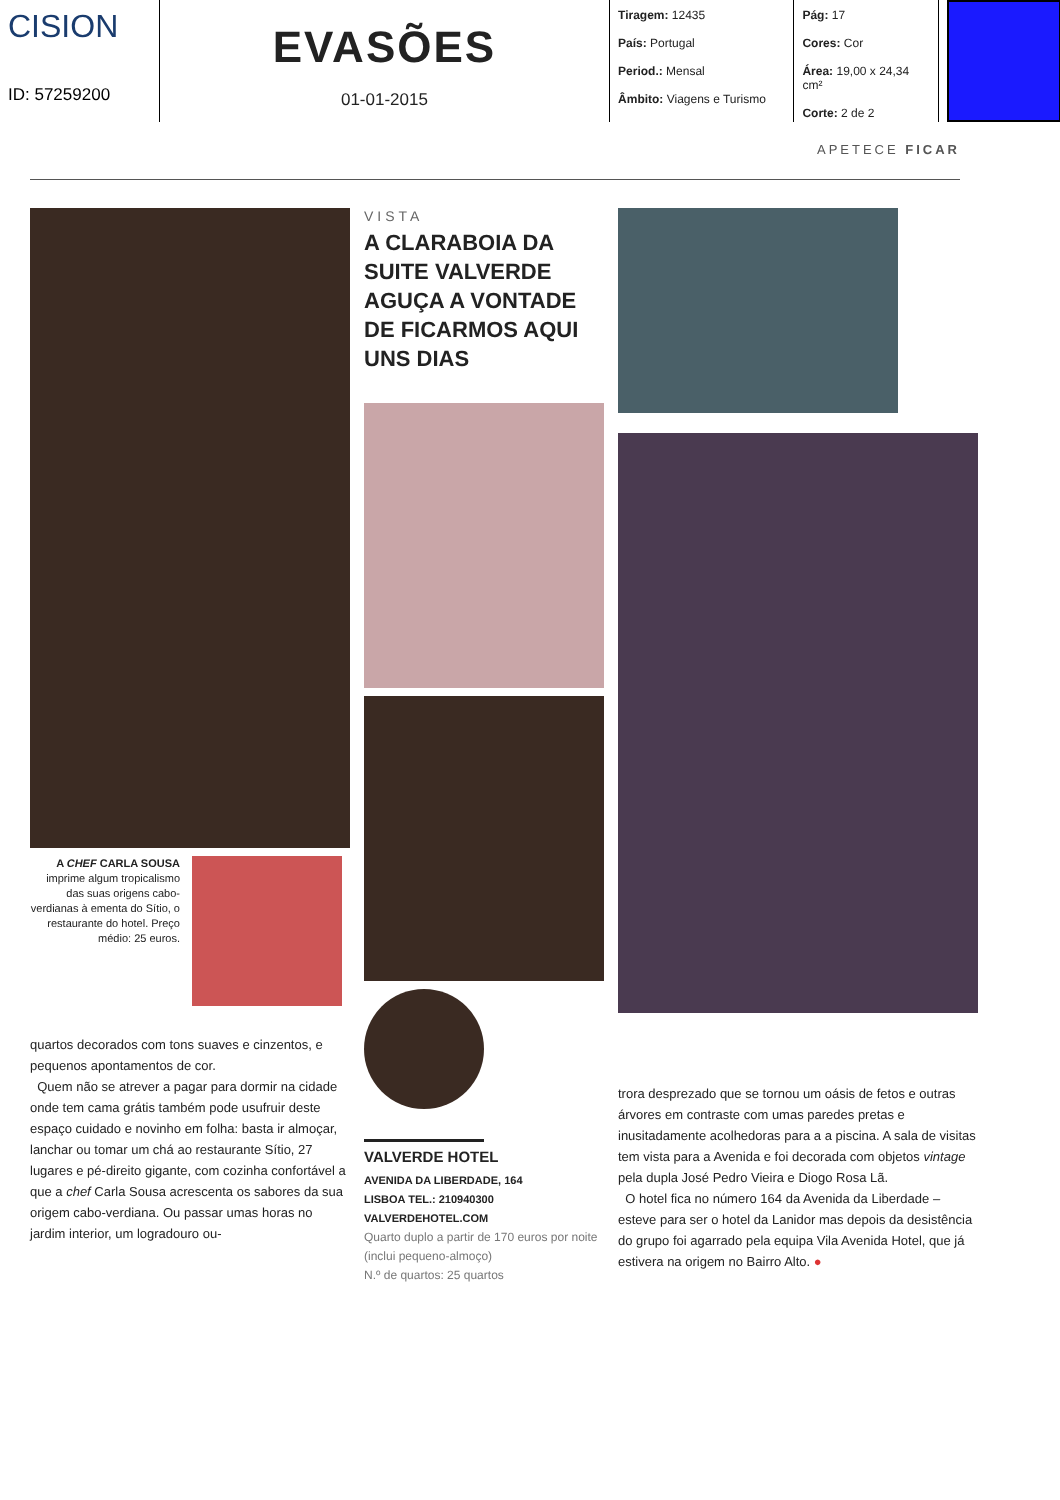CISION
ID: 57259200
EVASÕES
01-01-2015
Tiragem: 12435
País: Portugal
Period.: Mensal
Âmbito: Viagens e Turismo
Pág: 17
Cores: Cor
Área: 19,00 x 24,34 cm²
Corte: 2 de 2
APETECE FICAR
A CHEF CARLA SOUSA imprime algum tropicalismo das suas origens cabo-verdianas à ementa do Sítio, o restaurante do hotel. Preço médio: 25 euros.
quartos decorados com tons suaves e cinzentos, e pequenos apontamentos de cor.
Quem não se atrever a pagar para dormir na cidade onde tem cama grátis também pode usufruir deste espaço cuidado e novinho em folha: basta ir almoçar, lanchar ou tomar um chá ao restaurante Sítio, 27 lugares e pé-direito gigante, com cozinha confortável a que a chef Carla Sousa acrescenta os sabores da sua origem cabo-verdiana. Ou passar umas horas no jardim interior, um logradouro ou-
VISTA
A CLARABOIA DA SUITE VALVERDE AGUÇA A VONTADE DE FICARMOS AQUI UNS DIAS
VALVERDE HOTEL
AVENIDA DA LIBERDADE, 164
LISBOA TEL.: 210940300
VALVERDEHOTEL.COM
Quarto duplo a partir de 170 euros por noite (inclui pequeno-almoço)
N.º de quartos: 25 quartos
trora desprezado que se tornou um oásis de fetos e outras árvores em contraste com umas paredes pretas e inusitadamente acolhedoras para a a piscina. A sala de visitas tem vista para a Avenida e foi decorada com objetos vintage pela dupla José Pedro Vieira e Diogo Rosa Lã.
O hotel fica no número 164 da Avenida da Liberdade – esteve para ser o hotel da Lanidor mas depois da desistência do grupo foi agarrado pela equipa Vila Avenida Hotel, que já estivera na origem no Bairro Alto. ●